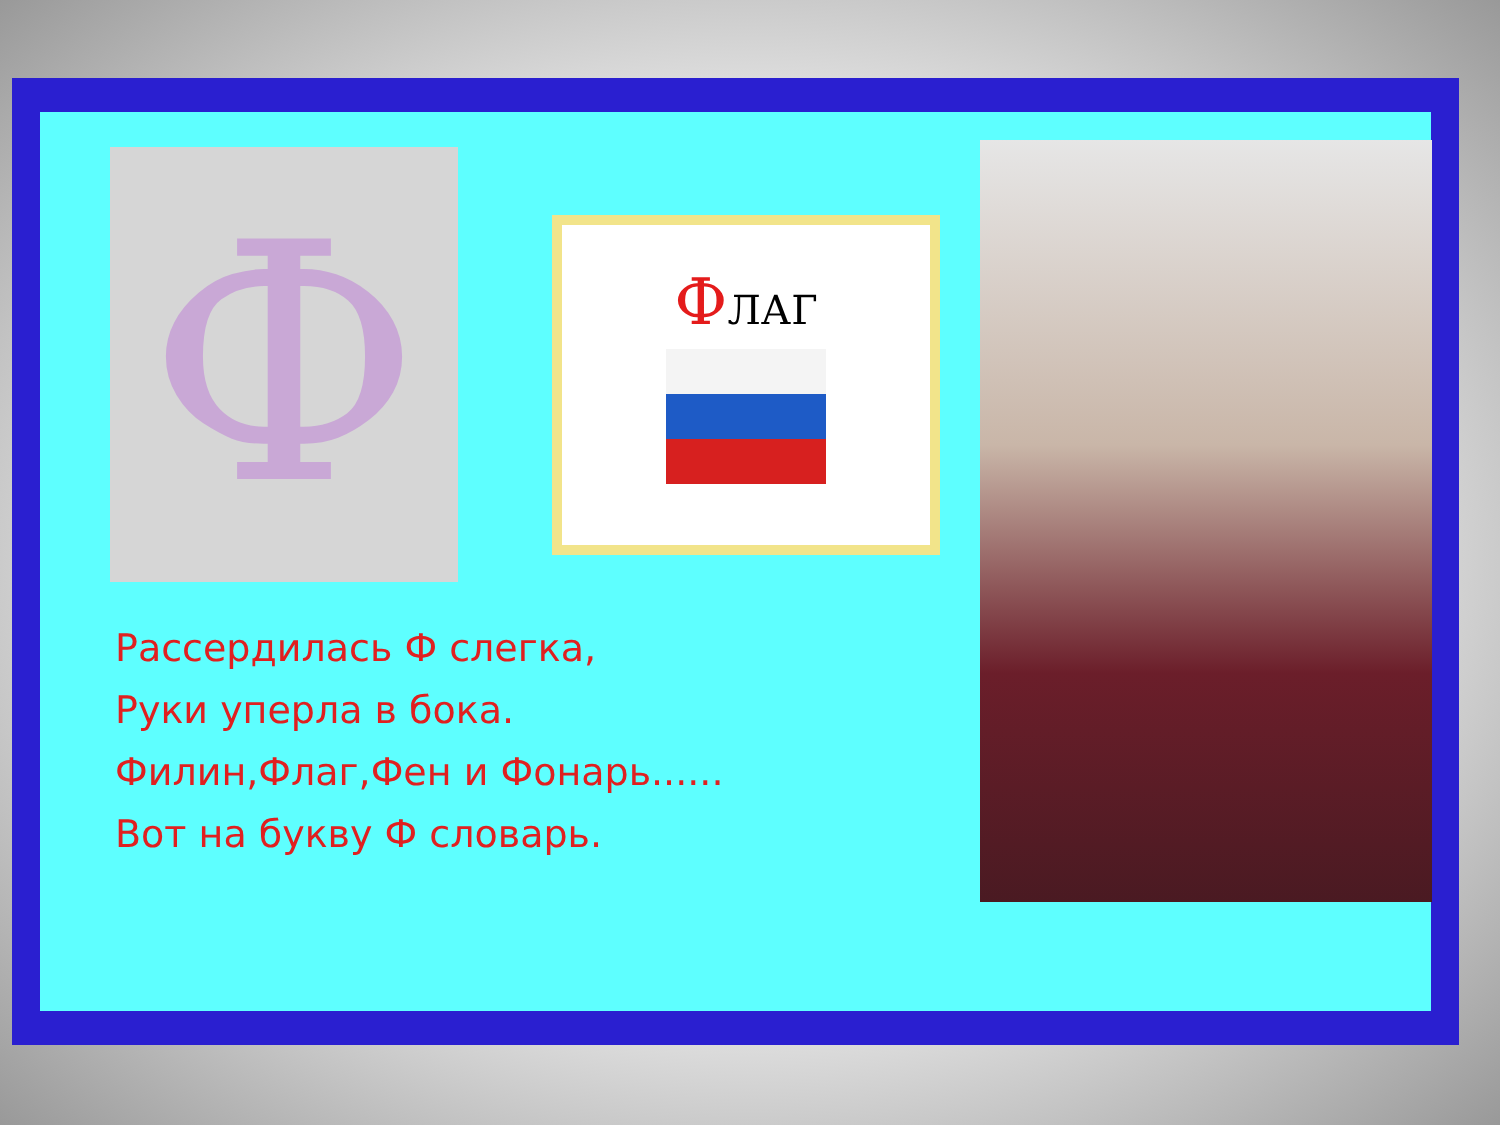Ф ФЛАГ
Рассердилась Ф слегка,
Руки уперла в бока.
Филин,Флаг,Фен и Фонарь......
Вот на букву Ф словарь.